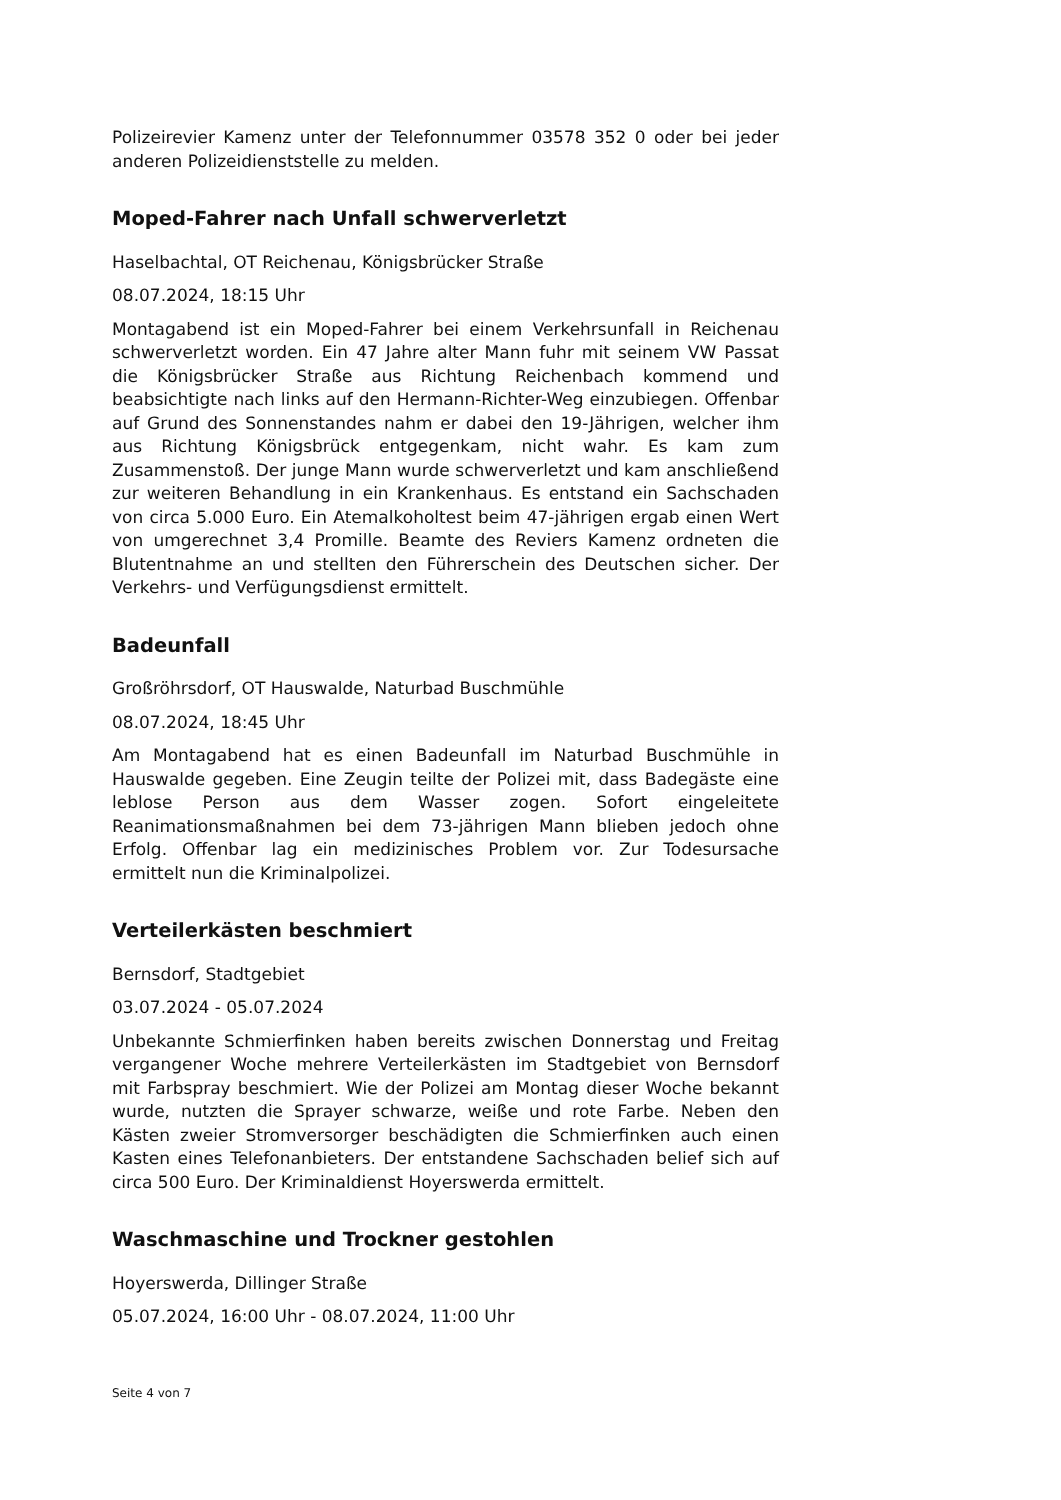Polizeirevier Kamenz unter der Telefonnummer 03578 352 0 oder bei jeder anderen Polizeidienststelle zu melden.
Moped-Fahrer nach Unfall schwerverletzt
Haselbachtal, OT Reichenau, Königsbrücker Straße
08.07.2024, 18:15 Uhr
Montagabend ist ein Moped-Fahrer bei einem Verkehrsunfall in Reichenau schwerverletzt worden. Ein 47 Jahre alter Mann fuhr mit seinem VW Passat die Königsbrücker Straße aus Richtung Reichenbach kommend und beabsichtigte nach links auf den Hermann-Richter-Weg einzubiegen. Offenbar auf Grund des Sonnenstandes nahm er dabei den 19-Jährigen, welcher ihm aus Richtung Königsbrück entgegenkam, nicht wahr. Es kam zum Zusammenstoß. Der junge Mann wurde schwerverletzt und kam anschließend zur weiteren Behandlung in ein Krankenhaus. Es entstand ein Sachschaden von circa 5.000 Euro. Ein Atemalkoholtest beim 47-jährigen ergab einen Wert von umgerechnet 3,4 Promille. Beamte des Reviers Kamenz ordneten die Blutentnahme an und stellten den Führerschein des Deutschen sicher. Der Verkehrs- und Verfügungsdienst ermittelt.
Badeunfall
Großröhrsdorf, OT Hauswalde, Naturbad Buschmühle
08.07.2024, 18:45 Uhr
Am Montagabend hat es einen Badeunfall im Naturbad Buschmühle in Hauswalde gegeben. Eine Zeugin teilte der Polizei mit, dass Badegäste eine leblose Person aus dem Wasser zogen. Sofort eingeleitete Reanimationsmaßnahmen bei dem 73-jährigen Mann blieben jedoch ohne Erfolg. Offenbar lag ein medizinisches Problem vor. Zur Todesursache ermittelt nun die Kriminalpolizei.
Verteilerkästen beschmiert
Bernsdorf, Stadtgebiet
03.07.2024 - 05.07.2024
Unbekannte Schmierfinken haben bereits zwischen Donnerstag und Freitag vergangener Woche mehrere Verteilerkästen im Stadtgebiet von Bernsdorf mit Farbspray beschmiert. Wie der Polizei am Montag dieser Woche bekannt wurde, nutzten die Sprayer schwarze, weiße und rote Farbe. Neben den Kästen zweier Stromversorger beschädigten die Schmierfinken auch einen Kasten eines Telefonanbieters. Der entstandene Sachschaden belief sich auf circa 500 Euro. Der Kriminaldienst Hoyerswerda ermittelt.
Waschmaschine und Trockner gestohlen
Hoyerswerda, Dillinger Straße
05.07.2024, 16:00 Uhr - 08.07.2024, 11:00 Uhr
Seite 4 von 7